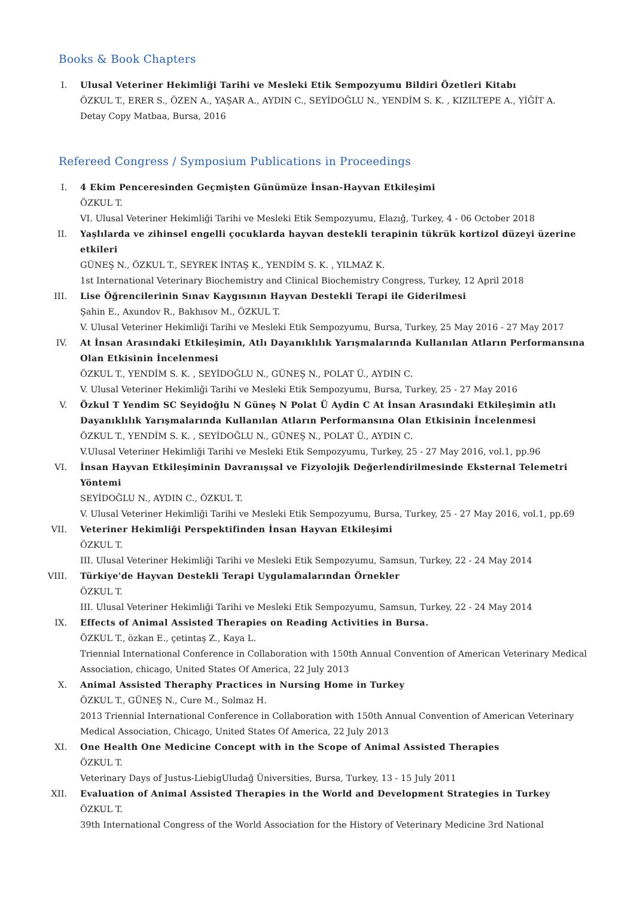Books & Book Chapters
I. Ulusal Veteriner Hekimliği Tarihi ve Mesleki Etik Sempozyumu Bildiri Özetleri Kitabı
ÖZKUL T., ERER S., ÖZEN A., YAŞAR A., AYDIN C., SEYİDOĞLU N., YENDİM S. K. , KIZILTEPE A., YİĞİT A.
Detay Copy Matbaa, Bursa, 2016
Refereed Congress / Symposium Publications in Proceedings
I. 4 Ekim Penceresinden Geçmişten Günümüze İnsan-Hayvan Etkileşimi
ÖZKUL T.
VI. Ulusal Veteriner Hekimliği Tarihi ve Mesleki Etik Sempozyumu, Elazığ, Turkey, 4 - 06 October 2018
II. Yaşlılarda ve zihinsel engelli çocuklarda hayvan destekli terapinin tükrük kortizol düzeyi üzerine etkileri
GÜNEŞ N., ÖZKUL T., SEYREK İNTAŞ K., YENDİM S. K. , YILMAZ K.
1st International Veterinary Biochemistry and Clinical Biochemistry Congress, Turkey, 12 April 2018
III. Lise Öğrencilerinin Sınav Kaygısının Hayvan Destekli Terapi ile Giderilmesi
Şahin E., Axundov R., Bakhısov M., ÖZKUL T.
V. Ulusal Veteriner Hekimliği Tarihi ve Mesleki Etik Sempozyumu, Bursa, Turkey, 25 May 2016 - 27 May 2017
IV. At İnsan Arasındaki Etkileşimin, Atlı Dayanıklılık Yarışmalarında Kullanılan Atların Performansına Olan Etkisinin İncelenmesi
ÖZKUL T., YENDİM S. K. , SEYİDOĞLU N., GÜNEŞ N., POLAT Ü., AYDIN C.
V. Ulusal Veteriner Hekimliği Tarihi ve Mesleki Etik Sempozyumu, Bursa, Turkey, 25 - 27 May 2016
V. Özkul T Yendim SC Seyidoğlu N Güneş N Polat Ü Aydin C At İnsan Arasındaki Etkileşimin atlı Dayanıklılık Yarışmalarında Kullanılan Atların Performansına Olan Etkisinin İncelenmesi
ÖZKUL T., YENDİM S. K. , SEYİDOĞLU N., GÜNEŞ N., POLAT Ü., AYDIN C.
V.Ulusal Veteriner Hekimliği Tarihi ve Mesleki Etik Sempozyumu, Turkey, 25 - 27 May 2016, vol.1, pp.96
VI. İnsan Hayvan Etkileşiminin Davranışsal ve Fizyolojik Değerlendirilmesinde Eksternal Telemetri Yöntemi
SEYİDOĞLU N., AYDIN C., ÖZKUL T.
V. Ulusal Veteriner Hekimliği Tarihi ve Mesleki Etik Sempozyumu, Bursa, Turkey, 25 - 27 May 2016, vol.1, pp.69
VII. Veteriner Hekimliği Perspektifinden İnsan Hayvan Etkileşimi
ÖZKUL T.
III. Ulusal Veteriner Hekimliği Tarihi ve Mesleki Etik Sempozyumu, Samsun, Turkey, 22 - 24 May 2014
VIII.
Türkiye'de Hayvan Destekli Terapi Uygulamalarından Örnekler
ÖZKUL T.
III. Ulusal Veteriner Hekimliği Tarihi ve Mesleki Etik Sempozyumu, Samsun, Turkey, 22 - 24 May 2014
IX. Effects of Animal Assisted Therapies on Reading Activities in Bursa.
ÖZKUL T., özkan E., çetintaş Z., Kaya L.
Triennial International Conference in Collaboration with 150th Annual Convention of American Veterinary Medical Association, chicago, United States Of America, 22 July 2013
X. Animal Assisted Theraphy Practices in Nursing Home in Turkey
ÖZKUL T., GÜNEŞ N., Cure M., Solmaz H.
2013 Triennial International Conference in Collaboration with 150th Annual Convention of American Veterinary Medical Association, Chicago, United States Of America, 22 July 2013
XI. One Health One Medicine Concept with in the Scope of Animal Assisted Therapies
ÖZKUL T.
Veterinary Days of Justus-LiebigUludağ Üniversities, Bursa, Turkey, 13 - 15 July 2011
XII. Evaluation of Animal Assisted Therapies in the World and Development Strategies in Turkey
ÖZKUL T.
39th International Congress of the World Association for the History of Veterinary Medicine 3rd National